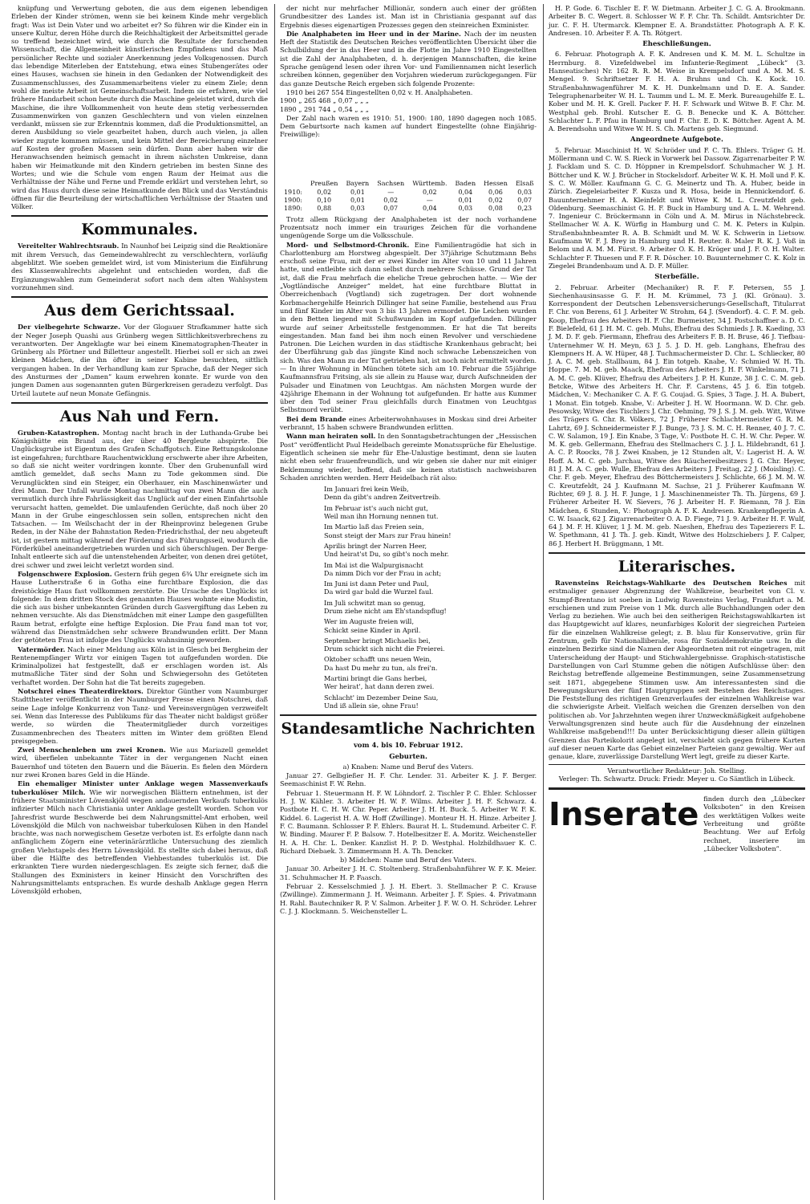knüpfung und Verwertung geboten, die aus dem eigenen lebendigen Erleben der Kinder strömen, wenn sie bei keinem Kinde mehr vergeblich fragt: Was ist Dein Vater und wo arbeitet er? So führen wir die Kinder ein in unsere Kultur, deren Höhe durch die Reichhaltigkeit der Arbeitsmittel gerade so treffend bezeichnet wird, wie durch die Resultate der forschenden Wissenschaft, die Allgemeinheit künstlerischen Empfindens und das Maß persönlicher Rechte und sozialer Anerkennung jedes Volksgenossen. Durch das lebendige Miterleben der Entstehung, etwa eines Stubengerätes oder eines Hauses, wachsen sie hinein in den Gedanken der Notwendigkeit des Zusammenschlusses, des Zusammenarbeitens vieler zu einem Ziele; denn wohl die meiste Arbeit ist Gemeinschaftsarbeit. Indem sie erfahren, wie viel frühere Handarbeit schon heute durch die Maschine geleistet wird, durch die Maschine, die ihre Vollkommenheit von heute dem stetig verbessernden Zusammenwirken von ganzen Geschlechtern und von vielen einzelnen verdankt, müssen sie zur Erkenntnis kommen, daß die Produktionsmittel, an deren Ausbildung so viele gearbeitet haben, durch auch vielen, ja allen wieder zugute kommen müssen, und kein Mittel der Bereicherung einzelner auf Kosten der großen Massen sein dürfen. Dann aber haben wir die Heranwachsenden heimisch gemacht in ihrem nächsten Umkreise, dann haben wir Heimatkunde mit den Kindern getrieben im besten Sinne des Wortes; und wie die Schule vom engen Raum der Heimat aus die Verhältnisse der Nähe und Ferne und Fremde erklärt und verstehen lehrt, so wird das Haus durch diese seine Heimatkunde den Blick und das Verständnis öffnen für die Beurteilung der wirtschaftlichen Verhältnisse der Staaten und Völker.
Kommunales.
Vereitelter Wahlrechtsraub. In Naunhof bei Leipzig sind die Reaktionäre mit ihrem Versuch, das Gemeindewahlrecht zu verschlechtern, vorläufig abgeblitzt. Wie soeben gemeldet wird, ist vom Ministerium die Einführung des Klassenwahlrechts abgelehnt und entschieden worden, daß die Ergänzungswahlen zum Gemeinderat sofort nach dem alten Wahlsystem vorzunehmen sind.
Aus dem Gerichtssaal.
Der vielbegehrte Schwarze. Vor der Glogauer Strafkammer hatte sich der Neger Joseph Quashi aus Grünberg wegen Sittlichkeitsverbrechens zu verantworten. Der Angeklagte war bei einem Kinematographen-Theater in Grünberg als Pförtner und Billetteur angestellt. Hierbei soll er sich an zwei kleinen Mädchen, die ihn öfter in seiner Kabine besuchten, sittlich vergangen haben. In der Verhandlung kam zur Sprache, daß der Neger sich des Ansturmes der „Damen“ kaum erwehren konnte. Er wurde von den jungen Damen aus sogenannten guten Bürgerkreisen geradezu verfolgt. Das Urteil lautete auf neun Monate Gefängnis.
Aus Nah und Fern.
Gruben-Katastrophen. Montag nacht brach in der Luthanda-Grube bei Königshütte ein Brand aus, der über 40 Bergleute abspirrte. Die Unglücksgrube ist Eigentum des Grafen Schaffgotsch. Eine Rettungskolonne ist eingefahren; furchtbare Rauchentwicklung erschwerte aber ihre Arbeiten, so daß sie nicht weiter vordringen konnte. Über den Grubenunfall wird amtlich gemeldet, daß sechs Mann zu Tode gekommen sind. Die Verunglückten sind ein Steiger, ein Oberhauer, ein Maschinenwärter und drei Mann. Der Unfall wurde Montag nachmittag von zwei Mann die auch vermutlich durch ihre Fahrlässigkeit das Unglück auf der einen Einfahrtsohle verursacht hatten, gemeldet. Die umlaufenden Gerüchte, daß noch über 20 Mann in der Grube eingeschlossen sein sollen, entsprechen nicht den Tatsachen. — Im Weilschacht der in der Rheinprovinz belegenen Grube Reden, in der Nähe der Bahnstation Reden-Friedrichsthal, der neu abgeteuft ist, ist gestern mittag während der Förderung das Führungsseil, wodurch die Förderkübel aneinandergetrieben wurden und sich überschlugen. Der Berge-Inhalt entleerte sich auf die untenstehenden Arbeiter, von denen drei getötet, drei schwer und zwei leicht verletzt worden sind.
Folgenschwere Explosion. Gestern früh gegen 6¾ Uhr ereignete sich im Hause Lutherstraße 6 in Gotha eine furchtbare Explosion, die das dreistöckige Haus fast vollkommen zerstörte. Die Ursache des Unglücks ist folgende: In dem dritten Stock des genannten Hauses wohnte eine Modistin, die sich aus bisher unbekannten Gründen durch Gasvergiftung das Leben zu nehmen versuchte. Als das Dienstmädchen mit einer Lampe den gasgefüllten Raum betrat, erfolgte eine heftige Explosion. Die Frau fand man tot vor, während das Dienstmädchen sehr schwere Brandwunden erlitt. Der Mann der getöteten Frau ist infolge des Unglücks wahnsinnig geworden.
Vatermörder. Nach einer Meldung aus Köln ist in Glesch bei Bergheim der Rentenempfänger Wirtz vor einigen Tagen tot aufgefunden worden. Die Kriminalpolizei hat festgestellt, daß er erschlagen worden ist. Als mutmaßliche Täter sind der Sohn und Schwiegersohn des Getöteten verhaftet worden. Der Sohn hat die Tat bereits zugegeben.
Notschrei eines Theaterdirektors. Direktor Günther vom Naumburger Stadttheater veröffentlicht in der Naumburger Presse einen Notschrei, daß seine Lage infolge Konkurrenz von Tanz- und Vereinsvergnügen verzweifelt sei. Wenn das Interesse des Publikums für das Theater nicht baldigst größer werde, so würden die Theatermitglieder durch vorzeitiges Zusammenbrechen des Theaters mitten im Winter dem größten Elend preisgegeben.
Zwei Menschenleben um zwei Kronen. Wie aus Mariazell gemeldet wird, überfielen unbekannte Täter in der vergangenen Nacht einen Bauernhof und töteten den Bauern und die Bäuerin. Es fielen den Mördern nur zwei Kronen bares Geld in die Hände.
Ein ehemaliger Minister unter Anklage wegen Massenverkaufs tuberkulöser Milch. Wie wir norwegischen Blättern entnehmen, ist der frühere Staatsminister Lövenskjöld wegen andauernden Verkaufs tuberkulös infizierter Milch nach Christiania unter Anklage gestellt worden. Schon vor Jahresfrist wurde Beschwerde bei dem Nahrungsmittel-Amt erhoben, weil Lövenskjöld die Milch von nachweisbar tuberkulosen Kühen in den Handel brachte, was nach norwegischem Gesetze verboten ist. Es erfolgte dann nach anfänglichem Zögern eine veterinärärztliche Untersuchung des ziemlich großen Viehstapels des Herrn Lövenskjöld. Es stellte sich dabei heraus, daß über die Hälfte des betreffenden Viehbestandes tuberkulös ist. Die erkrankten Tiere wurden niedergeschlagen. Es zeigte sich ferner, daß die Stallungen des Exministers in keiner Hinsicht den Vorschriften des Nahrungsmittelamts entsprachen. Es wurde deshalb Anklage gegen Herrn Lövenskjöld erhoben,
der nicht nur mehrfacher Millionär, sondern auch einer der größten Grundbesitzer des Landes ist. Man ist in Christiania gespannt auf das Ergebnis dieses eigenartigen Prozesses gegen den steinreichen Exminister.
Die Analphabeten im Heer und in der Marine. Nach der im neusten Heft der Statistik des Deutschen Reiches veröffentlichten Übersicht über die Schulbildung der in das Heer und in die Flotte im Jahre 1910 Eingestellten ist die Zahl der Analphabeten, d. h. derjenigen Mannschaften, die keine Sprache genügend lesen oder ihren Vor- und Familiennamen nicht leserlich schreiben können, gegenüber den Vorjahren wiederum zurückgegangen. Für das ganze Deutsche Reich ergeben sich folgende Prozente:
1910 bei 267 554 Eingestellten 0,02 v. H. Analphabeten.
1900 „ 265 468 „ 0,07 „ „ „
1890 „ 291 744 „ 0,54 „ „ „
Der Zahl nach waren es 1910: 51, 1900: 180, 1890 dagegen noch 1085. Dem Geburtsorte nach kamen auf hundert Eingestellte (ohne Einjährig-Freiwillige):
| | Preußen | Bayern | Sachsen | Württemb. | Baden | Hessen | Elsaß |
| --- | --- | --- | --- | --- | --- | --- | --- |
| 1910: | 0,02 | 0,01 | — | 0,02 | 0,04 | 0,06 | 0,03 |
| 1900: | 0,10 | 0,01 | 0,02 | — | 0,01 | 0,02 | 0,07 |
| 1890: | 0,88 | 0,03 | 0,07 | 0,04 | 0,03 | 0,08 | 0,23 |
Trotz allem Rückgang der Analphabeten ist der noch vorhandene Prozentsatz noch immer ein trauriges Zeichen für die vorhandene ungenügende Sorge um die Volksschule.
Mord- und Selbstmord-Chronik. Eine Familientragödie hat sich in Charlottenburg am Horstweg abgespielt. Der 37jährige Schutzmann Behs erschoß seine Frau, mit der er zwei Kinder im Alter von 10 und 11 Jahren hatte, und entleibte sich dann selbst durch mehrere Schüsse. Grund der Tat ist, daß die Frau mehrfach die eheliche Treue gebrochen hatte. — Wie der „Vogtländische Anzeiger“ meldet, hat eine furchtbare Bluttat in Oberreichenbach (Vogtland) sich zugetragen. Der dort wohnende Korbmachergehilfe Heinrich Dillinger hat seine Familie, bestehend aus Frau und fünf Kinder im Alter von 3 bis 13 Jahren ermordet. Die Leichen wurden in den Betten liegend mit Schußwunden im Kopf aufgefunden. Dillinger wurde auf seiner Arbeitsstelle festgenommen. Er hat die Tat bereits eingestanden. Man fand bei ihm noch einen Revolver und verschiedene Patronen. Die Leichen wurden in das städtische Krankenhaus gebracht; bei der Überführung gab das jüngste Kind noch schwache Lebenszeichen von sich. Was den Mann zu der Tat getrieben hat, ist noch nicht ermittelt worden. — In ihrer Wohnung in München tötete sich am 10. Februar die 55jährige Kaufmannsfrau Fritsing, als sie allein zu Hause war, durch Aufschneiden der Pulsader und Einatmen von Leuchtgas. Am nächsten Morgen wurde der 42jährige Ehemann in der Wohnung tot aufgefunden. Er hatte aus Kummer über den Tod seiner Frau gleichfalls durch Einatmen von Leuchtgas Selbstmord verübt.
Bei dem Brande eines Arbeiterwohnhauses in Moskau sind drei Arbeiter verbrannt, 15 haben schwere Brandwunden erlitten.
Wann man heiraten soll. In den Sonntagsbetrachtungen der „Hessischen Post“ veröffentlicht Paul Heidelbach gereimte Monatssprüche für Ehelustige. Eigentlich scheinen sie mehr für Ehe-Unlustige bestimmt, denn sie lauten nicht eben sehr frauenfreundlich, und wir geben sie daher nur mit einiger Beklemmung wieder, hoffend, daß sie keinen statistisch nachweisbaren Schaden anrichten werden. Herr Heidelbach rät also:
Im Januari frei kein Weib,
Denn da gibt's andren Zeitvertreib.
Im Februar ist's auch nicht gut,
Weil man ihn Hornung nennen tut.
Im Martio laß das Freien sein,
Sonst steigt der Mars zur Frau hinein!
Aprilis bringt der Narren Heer,
Und heirat'st Du, so gibt's noch mehr.
Im Mai ist die Walpurgisnacht
Da nimm Dich vor der Frau in acht;
Im Juni ist dann Peter und Paul,
Da wird gar bald die Wurzel faul.
Im Juli schwitzt man so genug,
Drum ziehe nicht am Eh'standspflug!
Wer im Auguste freien will,
Schickt seine Kinder in April.
September bringt Michaelis bei,
Drum schickt sich nicht die Freierei.
Oktober schafft uns neuen Wein,
Da hast Du mehr zu tun, als frei'n.
Martini bringt die Gans herbei,
Wer heirat', hat dann deren zwei.
Schlacht' im Dezember Deine Sau,
Und iß allein sie, ohne Frau!
Standesamtliche Nachrichten
vom 4. bis 10. Februar 1912.
Geburten.
a) Knaben: Name und Beruf des Vaters.
Januar 27. Gelbgießer H. F. Chr. Lender. 31. Arbeiter K. J. F. Berger. Seemaschinist F. W. Rehn.
Februar 1. Steuermann H. F. W. Löhndorf. 2. Tischler P. C. Ehler. Schlosser H. J. W. Kähler. 3. Arbeiter H. W. F. Wilms. Arbeiter J. H. F. Schwarz. 4. Postbote H. C. H. W. Chr. Peper. Arbeiter J. H. H. Buck. 5. Arbeiter W. F. K. Kiddel. 6. Lagerist H. A. W. Hoff (Zwillinge). Monteur H. H. Hinze. Arbeiter J. F. C. Baumann. Schlosser P. F. Ehlers. Baurat H. L. Studemund. Arbeiter C. F. W. Binding. Maurer F. P. Balsow. 7. Hotelbesitzer E. A. Moritz. Weichensteller H. A. H. Chr. L. Denker. Kanzlist H. P. D. Westphal. Holzbildhauer K. C. Richard Diebaek. 3. Zimmermann H. A. Th. Dencker.
b) Mädchen: Name und Beruf des Vaters.
Januar 30. Arbeiter J. H. C. Stoltenberg. Straßenbahnführer W. F. K. Meier. 31. Schuhmacher H. P. Faasch.
Februar 2. Kesselschmied J. J. H. Ebert. 3. Stellmacher P. C. Krause (Zwillinge). Zimmermann J. H. Weimann. Arbeiter J. F. Spies. 4. Privatmann H. Rahl. Bautechniker R. P. V. Salmon. Arbeiter J. F. W. O. H. Schröder. Lehrer C. J. J. Klockmann. 5. Weichensteller L.
H. P. Gode. 6. Tischler E. F. W. Dietmann. Arbeiter J. C. G. A. Brookmann. Arbeiter B. C. Wegert. 8. Schlosser W. F. F. Chr. Th. Schildt. Amtsrichter Dr. jur. C. F. H. Utermarck. Klempner E. A. Brandstätter. Photograph A. F. K. Andresen. 10. Arbeiter F. A. Th. Rötgert.
Eheschließungen.
6. Februar. Photograph A. F. K. Andresen und K. M. M. L. Schultze in Herrnburg. 8. Vizefeldwebel im Infanterie-Regiment „Lübeck“ (3. Hanseatisches) Nr. 162 R. R. M. Weise in Krempelsdorf und A. M. M. S. Mengel. 9. Schriftsetzer F. H. A. Bruhns und Ch. K. Kock. 10. Straßenbahnwagenführer M. K. H. Dunkelmann und D. E. A. Sander. Telegraphenarbeiter W. H. L. Taumm und L. M. E. Merk. Bureaugehilfe E. L. Kober und M. H. K. Grell. Packer F. H. F. Schwark und Witwe B. F. Chr. M. Westphal geb. Brohl. Kutscher E. G. B. Benecke und K. A. Böttcher. Schlachter L. F. Pfau in Hamburg und F. Chr. E. D. K. Böttcher. Agent A. M. A. Berendsohn und Witwe W. H. S. Ch. Martens geb. Siegmund.
Angeordnete Aufgebote.
5. Februar. Maschinist H. W. Schröder und F. C. Th. Ehlers. Träger G. H. Möllermann und C. W. S. Rieck in Vorwerk bei Dassow. Zigarrenarbeiter P. W. J. Facklam und S. C. D. Höppner in Krempelsdorf. Schuhmacher W. J. H. Böttcher und K. W. J. Brücher in Stockelsdorf. Arbeiter W. K. H. Moll und F. K. S. C. W. Möller. Kaufmann G. C. G. Meinertz und Th. A. Huber, beide in Zürich. Ziegeleiarbeiter F. Kusza und R. Hosa, beide in Hennickendorf. 6. Bauunternehmer H. A. Kleinfeldt und Witwe K. M. L. Creutzfeldt geb. Oldenburg. Seemaschinist G. H. F. Buck in Hamburg und A. L. M. Wehrend. 7. Ingenieur C. Bröckermann in Cöln und A. M. Mirus in Nächstebreck. Stellmacher W. A. K. Würfig in Hamburg und C. M. K. Peters in Kulpin. Straßenbahnbeamter R. A. B. Schmidt und M. W. K. Schwerin in Lietsow. Kaufmann W. F. J. Brey in Hamburg und H. Reuter. 8. Maler R. K. J. Voß in Belom und A. M. M. Fürst. 9. Arbeiter O. K. H. Kröger und J. F. O. H. Walter. Schlachter F. Thuesen und F. F. R. Döscher. 10. Bauunternehmer C. K. Kolz in Ziegelei Brandenbaum und A. D. F. Müller.
Sterbefälle.
2. Februar. Arbeiter (Mechaniker) R. F. F. Petersen, 55 J. Siechenhausinsasse G. F. H. M. Krümmel, 73 J. (Kl. Grönau). 3. Korrespondent der Deutschen Lebensversicherungs-Gesellschaft, Titularrat F. Chr. von Berens, 61 J. Arbeiter W. Strohm, 64 J. (Svendorf). 4. C. F. M. geb. Koop, Ehefrau des Arbeiters H. F. Chr. Burmeister, 34 J. Postschaffner a. D. C. F. Bielefeld, 61 J. H. M. C. geb. Muhs, Ehefrau des Schmieds J. R. Kaeding, 33 J. M. D. F. geb. Fiermann, Ehefrau des Arbeiters F. B. H. Bruse, 46 J. Tiefbau-Unternehmer W. H. Meyn, 63 J. 5. J. D. H. geb. Langhans, Ehefrau des Klempners H. A. W. Hüper, 48 J. Tuchmachermeister D. Chr. L. Schliecker, 80 J. A. C. M. geb. Stallbaum, 84 J. Ein totgeb. Knabe, V.: Schmied W. H. Th. Hoppe. 7. M. M. geb. Maack, Ehefrau des Arbeiters J. H. F. Winkelmann, 71 J. A. M. C. geb. Klüver, Ehefrau des Arbeiters J. P. H. Kunze, 38 J. C. C. M. geb. Betcke, Witwe des Arbeiters H. Chr. F. Carstens, 45 J. 6. Ein totgeb. Mädchen, V.: Mechaniker C. A. F. G. Coujad. G. Spies, 3 Tage. J. H. A. Bubert, 1 Monat. Ein totgeb. Knabe, V.: Arbeiter J. H. W. Hoormann. W. D. Chr. geb. Pesowsky, Witwe des Tischlers J. Chr. Oehming, 79 J. S. J. M. geb. Witt, Witwe des Trägers G. Chr. R. Völkers, 72 J. Früherer Schlachtermeister G. R. M. Lahrtz, 69 J. Schneidermeister F. J. Bunge, 73 J. S. M. C. H. Renner, 40 J. 7. C. C. W. Salamon, 19 J. Ein Knabe, 3 Tage, V.: Postbote H. C. H. W. Chr. Peper. W. M. K. geb. Gellermann, Ehefrau des Stellmachers C. J. J. L. Hildebrandt, 61 J. A. C. P. Roocks, 78 J. Zwei Knaben, je 12 Stunden alt, V.: Lagerist H. A. W. Hoff. A. M. C. geb. Jarchau, Witwe des Räuchereibesitzers J. G. Chr. Heyer, 81 J. M. A. C. geb. Wulle, Ehefrau des Arbeiters J. Freitag, 22 J. (Moisling). C. Chr. F. geb. Meyer, Ehefrau des Böttchermeisters J. Schlichte, 66 J. M. M. W. C. Kreutzfeldt, 24 J. Kaufmann M. Sachse, 21 J. Früherer Kaufmann W. Richter, 69 J. 8. J. H. F. Junge, 1 J. Maschinenmeister Th. Th. Jürgens, 69 J. Früherer Arbeiter H. W. Sievers, 76 J. Arbeiter H. F. Riemann, 78 J. Ein Mädchen, 6 Stunden, V.: Photograph A. F. K. Andresen. Krankenpflegerin A. C. W. Isaack, 62 J. Zigarrenarbeiter O. A. D. Fiege, 71 J. 9. Arbeiter H. F. Wulf, 64 J. M. F. H. Klüver, 1 J. M. M. geb. Naeshen, Ehefrau des Tapezierers F. L. W. Spethmann, 41 J. Th. J. geb. Kindt, Witwe des Holzschiebers J. F. Calper, 86 J. Herbert H. Brüggmann, 1 Mt.
Literarisches.
Ravensteins Reichstags-Wahlkarte des Deutschen Reiches mit erstmaliger genauer Abgrenzung der Wahlkreise, bearbeitet von Cl. v. Stumpf-Brentano ist soeben in Ludwig Ravensteins Verlag, Frankfurt a. M. erschienen und zum Preise von 1 Mk. durch alle Buchhandlungen oder den Verlag zu beziehen. Wie auch bei den seitherigen Reichstagswahlkarten ist das Hauptgewicht auf klares, neunfarbiges Kolorit der siegreichen Parteien für die einzelnen Wahlkreise gelegt; z. B. blau für Konservative, grün für Zentrum, gelb für Nationalliberale, rosa für Sozialdemokratie usw. In die einzelnen Bezirke sind die Namen der Abgeordneten mit rot eingetragen, mit Unterscheidung der Haupt- und Stichwahlergebnisse. Graphisch-statistische Darstellungen von Carl Stumme geben die nötigen Aufschlüsse über: den Reichstag betreffende allgemeine Bestimmungen, seine Zusammensetzung seit 1871, abgegebene Stimmen usw. Am interessantesten sind die Bewegungskurven der fünf Hauptgruppen seit Bestehen des Reichstages. Die Feststellung des richtigen Grenzverlaufes der einzelnen Wahlkreise war die schwierigste Arbeit. Vielfach weichen die Grenzen derselben von den politischen ab. Vor Jahrzehnten wegen ihrer Unzweckmäßigkeit aufgehobene Verwaltungsgrenzen sind heute auch für die Ausdehnung der einzelnen Wahlkreise maßgebend!!! Da unter Berücksichtigung dieser allein gültigen Grenzen das Parteikolorit angelegt ist, verschiebt sich gegen frühere Karten auf dieser neuen Karte das Gebiet einzelner Parteien ganz gewaltig. Wer auf genaue, klare, zuverlässige Darstellung Wert legt, greife zu dieser Karte.
Verantwortlicher Redakteur: Joh. Stelling.
Verleger: Th. Schwartz. Druck: Friedr. Meyer u. Co Sämtlich in Lübeck.
Inserate
finden durch den „Lübecker Volksboten“ in den Kreisen des werktätigen Volkes weite Verbreitung und größte Beachtung. Wer auf Erfolg rechnet, inseriere im „Lübecker Volksboten“.